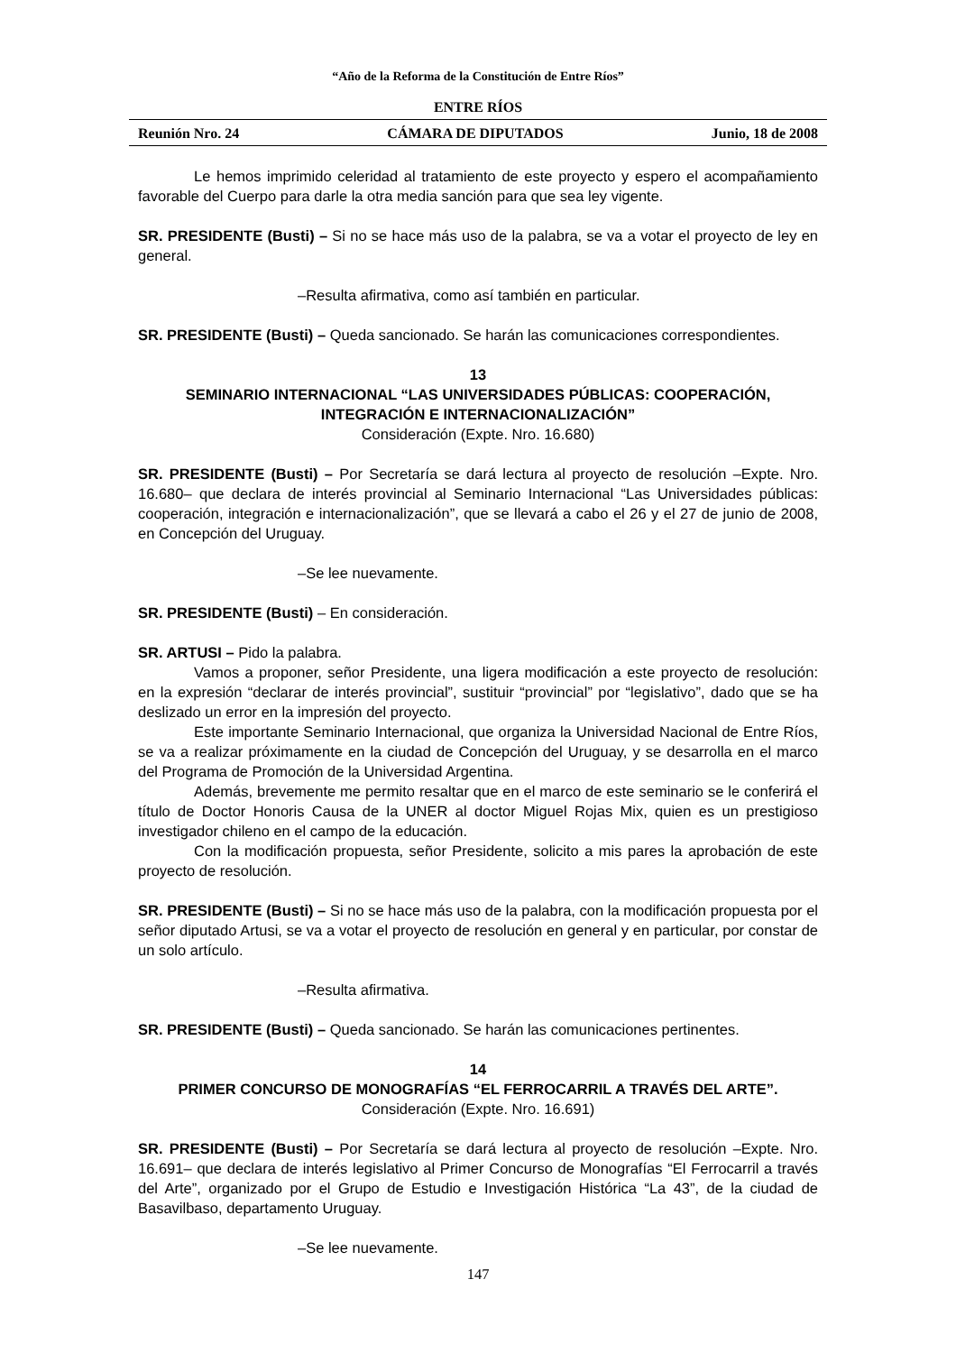“Año de la Reforma de la Constitución de Entre Ríos”
ENTRE RÍOS
Reunión Nro. 24 CÁMARA DE DIPUTADOS Junio, 18 de 2008
Le hemos imprimido celeridad al tratamiento de este proyecto y espero el acompañamiento favorable del Cuerpo para darle la otra media sanción para que sea ley vigente.
SR. PRESIDENTE (Busti) – Si no se hace más uso de la palabra, se va a votar el proyecto de ley en general.
–Resulta afirmativa, como así también en particular.
SR. PRESIDENTE (Busti) – Queda sancionado. Se harán las comunicaciones correspondientes.
13
SEMINARIO INTERNACIONAL “LAS UNIVERSIDADES PÚBLICAS: COOPERACIÓN, INTEGRACIÓN E INTERNACIONALIZACIÓN”
Consideración (Expte. Nro. 16.680)
SR. PRESIDENTE (Busti) – Por Secretaría se dará lectura al proyecto de resolución –Expte. Nro. 16.680– que declara de interés provincial al Seminario Internacional “Las Universidades públicas: cooperación, integración e internacionalización”, que se llevará a cabo el 26 y el 27 de junio de 2008, en Concepción del Uruguay.
–Se lee nuevamente.
SR. PRESIDENTE (Busti) – En consideración.
SR. ARTUSI – Pido la palabra.
Vamos a proponer, señor Presidente, una ligera modificación a este proyecto de resolución: en la expresión “declarar de interés provincial”, sustituir “provincial” por “legislativo”, dado que se ha deslizado un error en la impresión del proyecto.
Este importante Seminario Internacional, que organiza la Universidad Nacional de Entre Ríos, se va a realizar próximamente en la ciudad de Concepción del Uruguay, y se desarrolla en el marco del Programa de Promoción de la Universidad Argentina.
Además, brevemente me permito resaltar que en el marco de este seminario se le conferirá el título de Doctor Honoris Causa de la UNER al doctor Miguel Rojas Mix, quien es un prestigioso investigador chileno en el campo de la educación.
Con la modificación propuesta, señor Presidente, solicito a mis pares la aprobación de este proyecto de resolución.
SR. PRESIDENTE (Busti) – Si no se hace más uso de la palabra, con la modificación propuesta por el señor diputado Artusi, se va a votar el proyecto de resolución en general y en particular, por constar de un solo artículo.
–Resulta afirmativa.
SR. PRESIDENTE (Busti) – Queda sancionado. Se harán las comunicaciones pertinentes.
14
PRIMER CONCURSO DE MONOGRAFÍAS “EL FERROCARRIL A TRAVÉS DEL ARTE”.
Consideración (Expte. Nro. 16.691)
SR. PRESIDENTE (Busti) – Por Secretaría se dará lectura al proyecto de resolución –Expte. Nro. 16.691– que declara de interés legislativo al Primer Concurso de Monografías “El Ferrocarril a través del Arte”, organizado por el Grupo de Estudio e Investigación Histórica “La 43”, de la ciudad de Basavilbaso, departamento Uruguay.
–Se lee nuevamente.
147